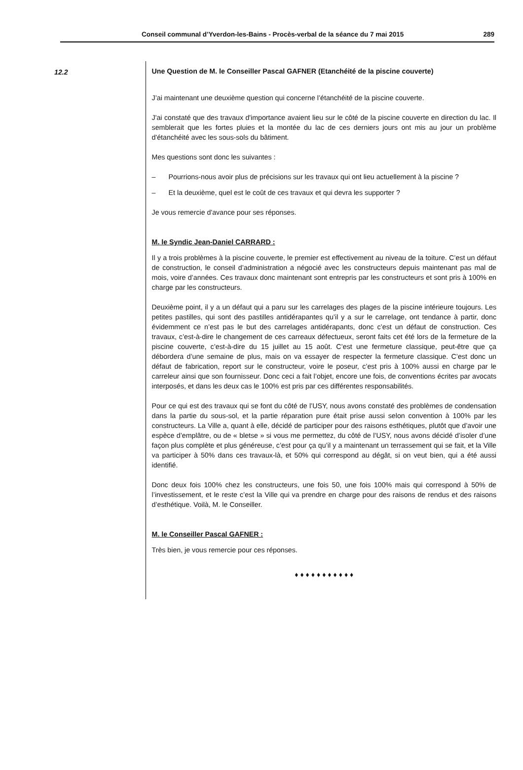Conseil communal d’Yverdon-les-Bains - Procès-verbal de la séance du 7 mai 2015 289
12.2 Une Question de M. le Conseiller Pascal GAFNER (Etanchéité de la piscine couverte)
J’ai maintenant une deuxième question qui concerne l’étanchéité de la piscine couverte.
J'ai constaté que des travaux d'importance avaient lieu sur le côté de la piscine couverte en direction du lac. Il semblerait que les fortes pluies et la montée du lac de ces derniers jours ont mis au jour un problème d'étanchéité avec les sous-sols du bâtiment.
Mes questions sont donc les suivantes :
– Pourrions-nous avoir plus de précisions sur les travaux qui ont lieu actuellement à la piscine ?
– Et la deuxième, quel est le coût de ces travaux et qui devra les supporter ?
Je vous remercie d'avance pour ses réponses.
M. le Syndic Jean-Daniel CARRARD :
Il y a trois problèmes à la piscine couverte, le premier est effectivement au niveau de la toiture. C’est un défaut de construction, le conseil d’administration a négocié avec les constructeurs depuis maintenant pas mal de mois, voire d’années. Ces travaux donc maintenant sont entrepris par les constructeurs et sont pris à 100% en charge par les constructeurs.
Deuxième point, il y a un défaut qui a paru sur les carrelages des plages de la piscine intérieure toujours. Les petites pastilles, qui sont des pastilles antidérapantes qu’il y a sur le carrelage, ont tendance à partir, donc évidemment ce n’est pas le but des carrelages antidérapants, donc c’est un défaut de construction. Ces travaux, c’est-à-dire le changement de ces carreaux défectueux, seront faits cet été lors de la fermeture de la piscine couverte, c’est-à-dire du 15 juillet au 15 août. C’est une fermeture classique, peut-être que ça débordera d’une semaine de plus, mais on va essayer de respecter la fermeture classique. C’est donc un défaut de fabrication, report sur le constructeur, voire le poseur, c’est pris à 100% aussi en charge par le carreleur ainsi que son fournisseur. Donc ceci a fait l’objet, encore une fois, de conventions écrites par avocats interposés, et dans les deux cas le 100% est pris par ces différentes responsabilités.
Pour ce qui est des travaux qui se font du côté de l’USY, nous avons constaté des problèmes de condensation dans la partie du sous-sol, et la partie réparation pure était prise aussi selon convention à 100% par les constructeurs. La Ville a, quant à elle, décidé de participer pour des raisons esthétiques, plutôt que d’avoir une espèce d’emplâtre, ou de « bletse » si vous me permettez, du côté de l’USY, nous avons décidé d’isoler d’une façon plus complète et plus généreuse, c’est pour ça qu’il y a maintenant un terrassement qui se fait, et la Ville va participer à 50% dans ces travaux-là, et 50% qui correspond au dégât, si on veut bien, qui a été aussi identifié.
Donc deux fois 100% chez les constructeurs, une fois 50, une fois 100% mais qui correspond à 50% de l’investissement, et le reste c’est la Ville qui va prendre en charge pour des raisons de rendus et des raisons d’esthétique. Voilà, M. le Conseiller.
M. le Conseiller Pascal GAFNER :
Très bien, je vous remercie pour ces réponses.
♦ ♦ ♦ ♦ ♦ ♦ ♦ ♦ ♦ ♦ ♦